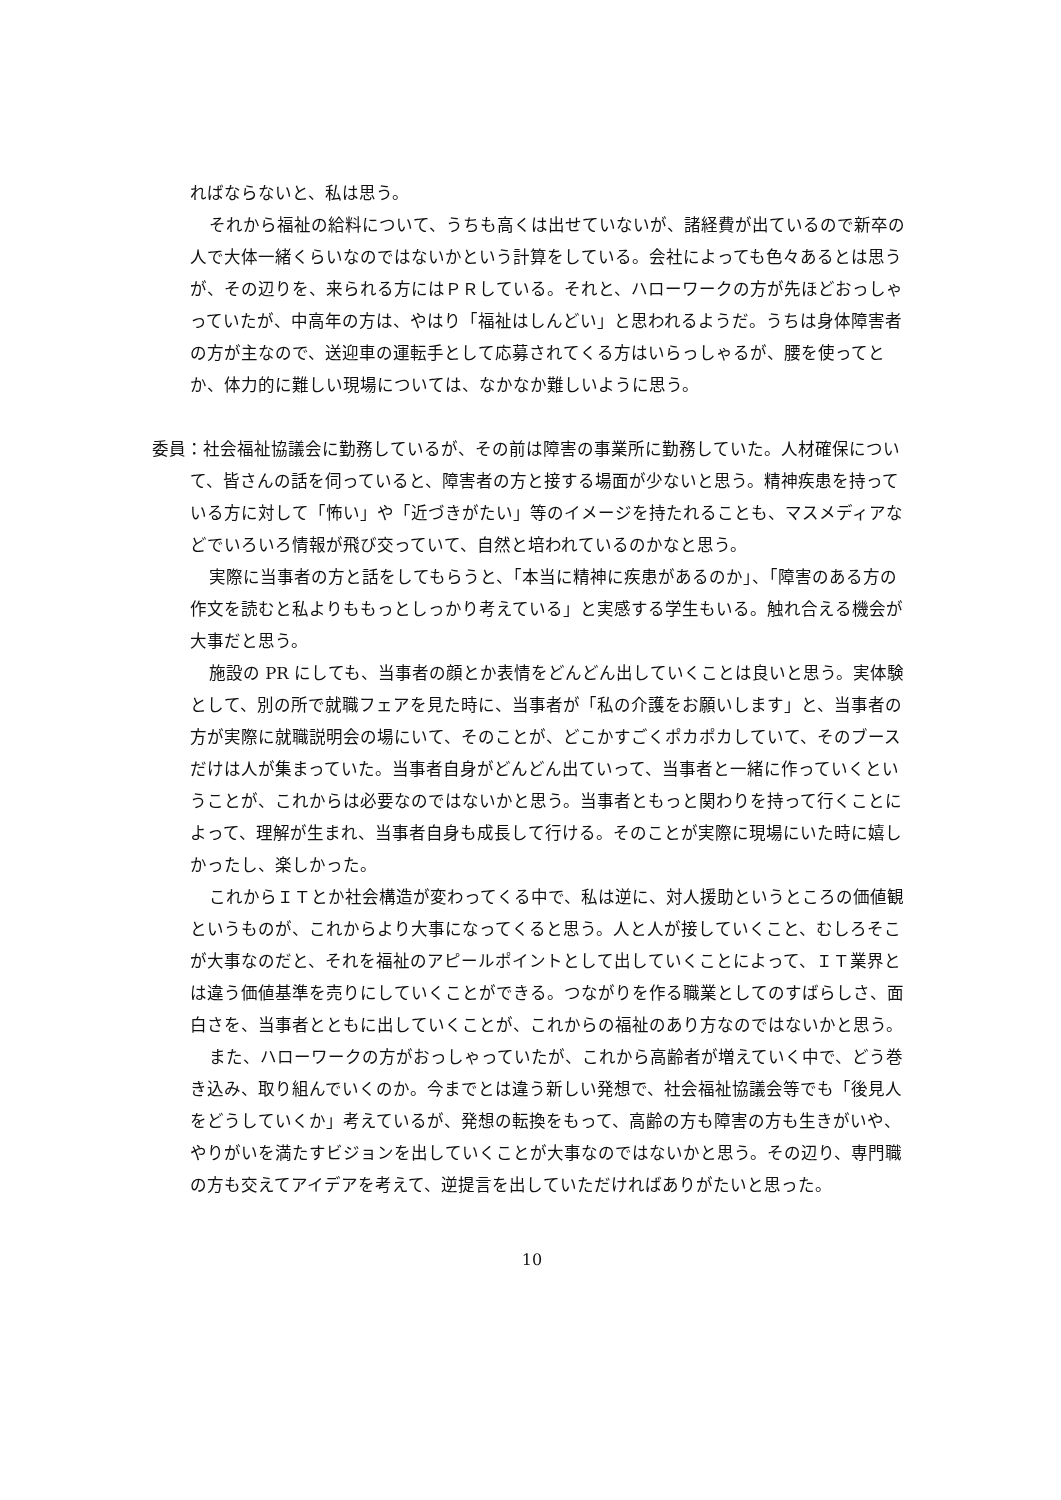ればならないと、私は思う。
それから福祉の給料について、うちも高くは出せていないが、諸経費が出ているので新卒の人で大体一緒くらいなのではないかという計算をしている。会社によっても色々あるとは思うが、その辺りを、来られる方にはＰＲしている。それと、ハローワークの方が先ほどおっしゃっていたが、中高年の方は、やはり「福祉はしんどい」と思われるようだ。うちは身体障害者の方が主なので、送迎車の運転手として応募されてくる方はいらっしゃるが、腰を使ってとか、体力的に難しい現場については、なかなか難しいように思う。
委員：社会福祉協議会に勤務しているが、その前は障害の事業所に勤務していた。人材確保について、皆さんの話を伺っていると、障害者の方と接する場面が少ないと思う。精神疾患を持っている方に対して「怖い」や「近づきがたい」等のイメージを持たれることも、マスメディアなどでいろいろ情報が飛び交っていて、自然と培われているのかなと思う。
実際に当事者の方と話をしてもらうと、「本当に精神に疾患があるのか」、「障害のある方の作文を読むと私よりももっとしっかり考えている」と実感する学生もいる。触れ合える機会が大事だと思う。
施設の PR にしても、当事者の顔とか表情をどんどん出していくことは良いと思う。実体験として、別の所で就職フェアを見た時に、当事者が「私の介護をお願いします」と、当事者の方が実際に就職説明会の場にいて、そのことが、どこかすごくポカポカしていて、そのブースだけは人が集まっていた。当事者自身がどんどん出ていって、当事者と一緒に作っていくということが、これからは必要なのではないかと思う。当事者ともっと関わりを持って行くことによって、理解が生まれ、当事者自身も成長して行ける。そのことが実際に現場にいた時に嬉しかったし、楽しかった。
これからＩＴとか社会構造が変わってくる中で、私は逆に、対人援助というところの価値観というものが、これからより大事になってくると思う。人と人が接していくこと、むしろそこが大事なのだと、それを福祉のアピールポイントとして出していくことによって、ＩＴ業界とは違う価値基準を売りにしていくことができる。つながりを作る職業としてのすばらしさ、面白さを、当事者とともに出していくことが、これからの福祉のあり方なのではないかと思う。
また、ハローワークの方がおっしゃっていたが、これから高齢者が増えていく中で、どう巻き込み、取り組んでいくのか。今までとは違う新しい発想で、社会福祉協議会等でも「後見人をどうしていくか」考えているが、発想の転換をもって、高齢の方も障害の方も生きがいや、やりがいを満たすビジョンを出していくことが大事なのではないかと思う。その辺り、専門職の方も交えてアイデアを考えて、逆提言を出していただければありがたいと思った。
10